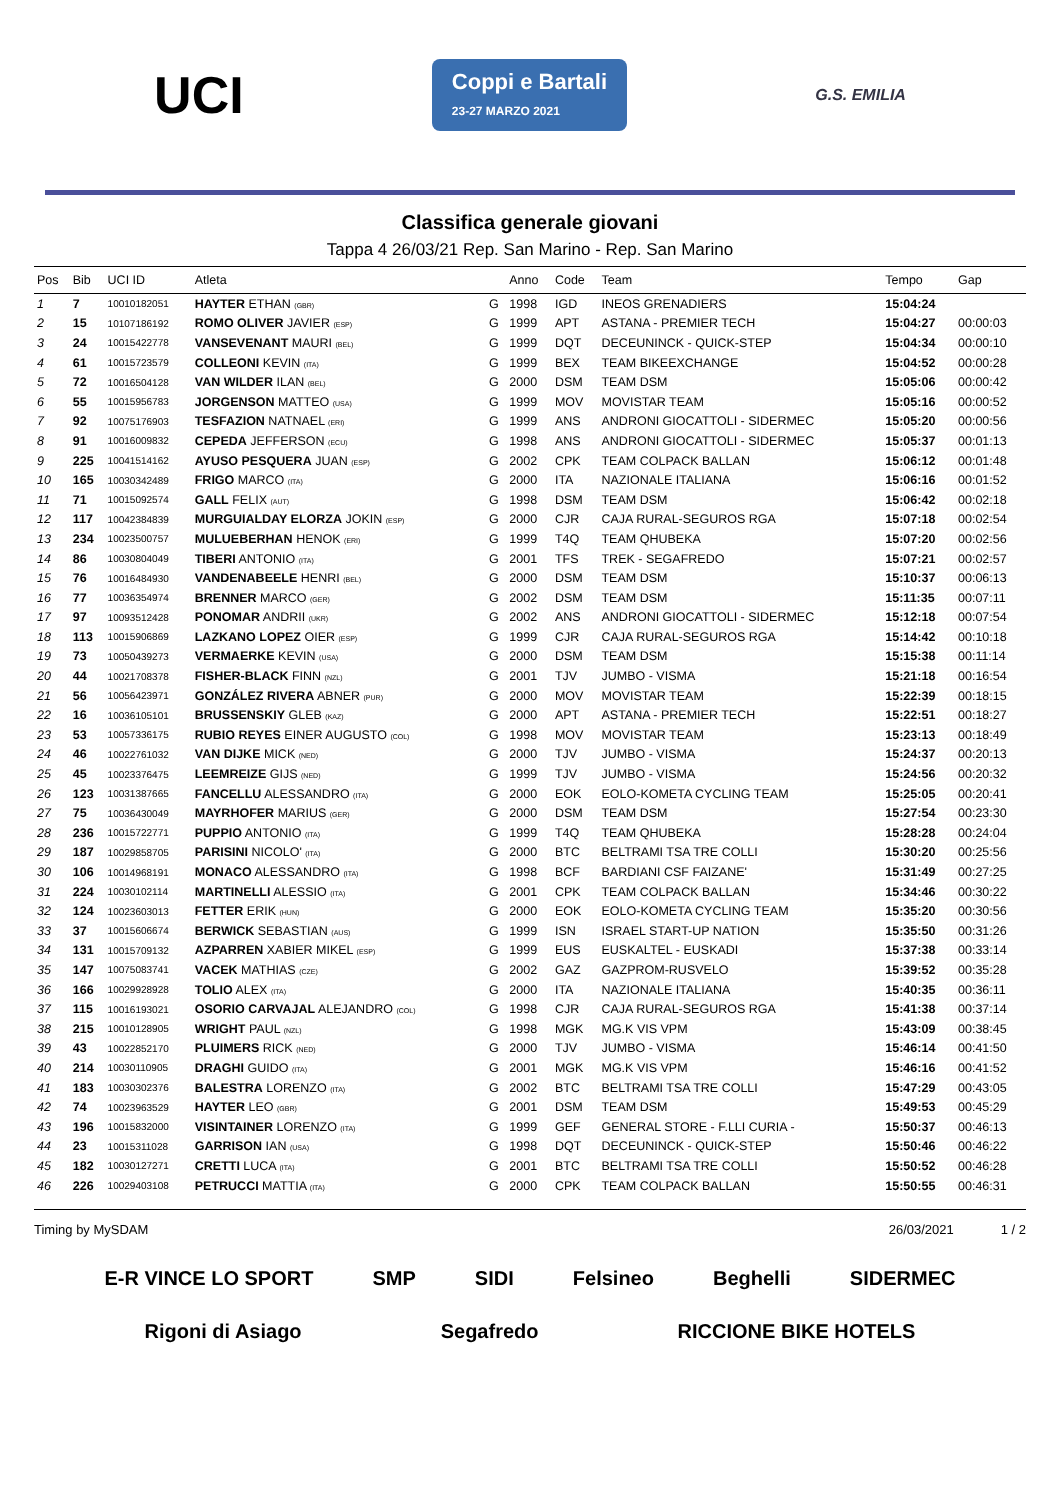UCI
Coppi e Bartali
23-27 MARZO 2021
G.S. EMILIA
Classifica generale giovani
Tappa 4 26/03/21 Rep. San Marino - Rep. San Marino
| Pos | Bib | UCI ID | Atleta | | Anno | Code | Team | Tempo | Gap |
| --- | --- | --- | --- | --- | --- | --- | --- | --- | --- |
| 1 | 7 | 10010182051 | HAYTER ETHAN (GBR) | G | 1998 | IGD | INEOS GRENADIERS | 15:04:24 | |
| 2 | 15 | 10107186192 | ROMO OLIVER JAVIER (ESP) | G | 1999 | APT | ASTANA - PREMIER TECH | 15:04:27 | 00:00:03 |
| 3 | 24 | 10015422778 | VANSEVENANT MAURI (BEL) | G | 1999 | DQT | DECEUNINCK - QUICK-STEP | 15:04:34 | 00:00:10 |
| 4 | 61 | 10015723579 | COLLEONI KEVIN (ITA) | G | 1999 | BEX | TEAM BIKEEXCHANGE | 15:04:52 | 00:00:28 |
| 5 | 72 | 10016504128 | VAN WILDER ILAN (BEL) | G | 2000 | DSM | TEAM DSM | 15:05:06 | 00:00:42 |
| 6 | 55 | 10015956783 | JORGENSON MATTEO (USA) | G | 1999 | MOV | MOVISTAR TEAM | 15:05:16 | 00:00:52 |
| 7 | 92 | 10075176903 | TESFAZION NATNAEL (ERI) | G | 1999 | ANS | ANDRONI GIOCATTOLI - SIDERMEC | 15:05:20 | 00:00:56 |
| 8 | 91 | 10016009832 | CEPEDA JEFFERSON (ECU) | G | 1998 | ANS | ANDRONI GIOCATTOLI - SIDERMEC | 15:05:37 | 00:01:13 |
| 9 | 225 | 10041514162 | AYUSO PESQUERA JUAN (ESP) | G | 2002 | CPK | TEAM COLPACK BALLAN | 15:06:12 | 00:01:48 |
| 10 | 165 | 10030342489 | FRIGO MARCO (ITA) | G | 2000 | ITA | NAZIONALE ITALIANA | 15:06:16 | 00:01:52 |
| 11 | 71 | 10015092574 | GALL FELIX (AUT) | G | 1998 | DSM | TEAM DSM | 15:06:42 | 00:02:18 |
| 12 | 117 | 10042384839 | MURGUIALDAY ELORZA JOKIN (ESP) | G | 2000 | CJR | CAJA RURAL-SEGUROS RGA | 15:07:18 | 00:02:54 |
| 13 | 234 | 10023500757 | MULUEBERHAN HENOK (ERI) | G | 1999 | T4Q | TEAM QHUBEKA | 15:07:20 | 00:02:56 |
| 14 | 86 | 10030804049 | TIBERI ANTONIO (ITA) | G | 2001 | TFS | TREK - SEGAFREDO | 15:07:21 | 00:02:57 |
| 15 | 76 | 10016484930 | VANDENABEELE HENRI (BEL) | G | 2000 | DSM | TEAM DSM | 15:10:37 | 00:06:13 |
| 16 | 77 | 10036354974 | BRENNER MARCO (GER) | G | 2002 | DSM | TEAM DSM | 15:11:35 | 00:07:11 |
| 17 | 97 | 10093512428 | PONOMAR ANDRII (UKR) | G | 2002 | ANS | ANDRONI GIOCATTOLI - SIDERMEC | 15:12:18 | 00:07:54 |
| 18 | 113 | 10015906869 | LAZKANO LOPEZ OIER (ESP) | G | 1999 | CJR | CAJA RURAL-SEGUROS RGA | 15:14:42 | 00:10:18 |
| 19 | 73 | 10050439273 | VERMAERKE KEVIN (USA) | G | 2000 | DSM | TEAM DSM | 15:15:38 | 00:11:14 |
| 20 | 44 | 10021708378 | FISHER-BLACK FINN (NZL) | G | 2001 | TJV | JUMBO - VISMA | 15:21:18 | 00:16:54 |
| 21 | 56 | 10056423971 | GONZÁLEZ RIVERA ABNER (PUR) | G | 2000 | MOV | MOVISTAR TEAM | 15:22:39 | 00:18:15 |
| 22 | 16 | 10036105101 | BRUSSENSKIY GLEB (KAZ) | G | 2000 | APT | ASTANA - PREMIER TECH | 15:22:51 | 00:18:27 |
| 23 | 53 | 10057336175 | RUBIO REYES EINER AUGUSTO (COL) | G | 1998 | MOV | MOVISTAR TEAM | 15:23:13 | 00:18:49 |
| 24 | 46 | 10022761032 | VAN DIJKE MICK (NED) | G | 2000 | TJV | JUMBO - VISMA | 15:24:37 | 00:20:13 |
| 25 | 45 | 10023376475 | LEEMREIZE GIJS (NED) | G | 1999 | TJV | JUMBO - VISMA | 15:24:56 | 00:20:32 |
| 26 | 123 | 10031387665 | FANCELLU ALESSANDRO (ITA) | G | 2000 | EOK | EOLO-KOMETA CYCLING TEAM | 15:25:05 | 00:20:41 |
| 27 | 75 | 10036430049 | MAYRHOFER MARIUS (GER) | G | 2000 | DSM | TEAM DSM | 15:27:54 | 00:23:30 |
| 28 | 236 | 10015722771 | PUPPIO ANTONIO (ITA) | G | 1999 | T4Q | TEAM QHUBEKA | 15:28:28 | 00:24:04 |
| 29 | 187 | 10029858705 | PARISINI NICOLO' (ITA) | G | 2000 | BTC | BELTRAMI TSA TRE COLLI | 15:30:20 | 00:25:56 |
| 30 | 106 | 10014968191 | MONACO ALESSANDRO (ITA) | G | 1998 | BCF | BARDIANI CSF FAIZANE' | 15:31:49 | 00:27:25 |
| 31 | 224 | 10030102114 | MARTINELLI ALESSIO (ITA) | G | 2001 | CPK | TEAM COLPACK BALLAN | 15:34:46 | 00:30:22 |
| 32 | 124 | 10023603013 | FETTER ERIK (HUN) | G | 2000 | EOK | EOLO-KOMETA CYCLING TEAM | 15:35:20 | 00:30:56 |
| 33 | 37 | 10015606674 | BERWICK SEBASTIAN (AUS) | G | 1999 | ISN | ISRAEL START-UP NATION | 15:35:50 | 00:31:26 |
| 34 | 131 | 10015709132 | AZPARREN XABIER MIKEL (ESP) | G | 1999 | EUS | EUSKALTEL - EUSKADI | 15:37:38 | 00:33:14 |
| 35 | 147 | 10075083741 | VACEK MATHIAS (CZE) | G | 2002 | GAZ | GAZPROM-RUSVELO | 15:39:52 | 00:35:28 |
| 36 | 166 | 10029928928 | TOLIO ALEX (ITA) | G | 2000 | ITA | NAZIONALE ITALIANA | 15:40:35 | 00:36:11 |
| 37 | 115 | 10016193021 | OSORIO CARVAJAL ALEJANDRO (COL) | G | 1998 | CJR | CAJA RURAL-SEGUROS RGA | 15:41:38 | 00:37:14 |
| 38 | 215 | 10010128905 | WRIGHT PAUL (NZL) | G | 1998 | MGK | MG.K VIS VPM | 15:43:09 | 00:38:45 |
| 39 | 43 | 10022852170 | PLUIMERS RICK (NED) | G | 2000 | TJV | JUMBO - VISMA | 15:46:14 | 00:41:50 |
| 40 | 214 | 10030110905 | DRAGHI GUIDO (ITA) | G | 2001 | MGK | MG.K VIS VPM | 15:46:16 | 00:41:52 |
| 41 | 183 | 10030302376 | BALESTRA LORENZO (ITA) | G | 2002 | BTC | BELTRAMI TSA TRE COLLI | 15:47:29 | 00:43:05 |
| 42 | 74 | 10023963529 | HAYTER LEO (GBR) | G | 2001 | DSM | TEAM DSM | 15:49:53 | 00:45:29 |
| 43 | 196 | 10015832000 | VISINTAINER LORENZO (ITA) | G | 1999 | GEF | GENERAL STORE - F.LLI CURIA - | 15:50:37 | 00:46:13 |
| 44 | 23 | 10015311028 | GARRISON IAN (USA) | G | 1998 | DQT | DECEUNINCK - QUICK-STEP | 15:50:46 | 00:46:22 |
| 45 | 182 | 10030127271 | CRETTI LUCA (ITA) | G | 2001 | BTC | BELTRAMI TSA TRE COLLI | 15:50:52 | 00:46:28 |
| 46 | 226 | 10029403108 | PETRUCCI MATTIA (ITA) | G | 2000 | CPK | TEAM COLPACK BALLAN | 15:50:55 | 00:46:31 |
Timing by MySDAM 26/03/2021 1 / 2
E-R VINCE LO SPORT SMP SIDI Felsineo Beghelli SIDERMEC Rigoni di Asiago Segafredo RICCIONE BIKE HOTELS